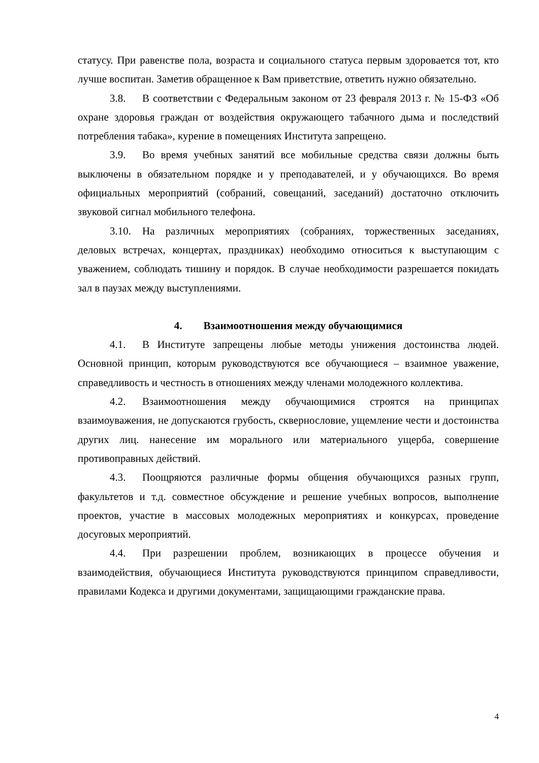статусу. При равенстве пола, возраста и социального статуса первым здоровается тот, кто лучше воспитан. Заметив обращенное к Вам приветствие, ответить нужно обязательно.
3.8. В соответствии с Федеральным законом от 23 февраля 2013 г. № 15-ФЗ «Об охране здоровья граждан от воздействия окружающего табачного дыма и последствий потребления табака», курение в помещениях Института запрещено.
3.9. Во время учебных занятий все мобильные средства связи должны быть выключены в обязательном порядке и у преподавателей, и у обучающихся. Во время официальных мероприятий (собраний, совещаний, заседаний) достаточно отключить звуковой сигнал мобильного телефона.
3.10. На различных мероприятиях (собраниях, торжественных заседаниях, деловых встречах, концертах, праздниках) необходимо относиться к выступающим с уважением, соблюдать тишину и порядок. В случае необходимости разрешается покидать зал в паузах между выступлениями.
4. Взаимоотношения между обучающимися
4.1. В Институте запрещены любые методы унижения достоинства людей. Основной принцип, которым руководствуются все обучающиеся – взаимное уважение, справедливость и честность в отношениях между членами молодежного коллектива.
4.2. Взаимоотношения между обучающимися строятся на принципах взаимоуважения, не допускаются грубость, сквернословие, ущемление чести и достоинства других лиц. нанесение им морального или материального ущерба, совершение противоправных действий.
4.3. Поощряются различные формы общения обучающихся разных групп, факультетов и т.д. совместное обсуждение и решение учебных вопросов, выполнение проектов, участие в массовых молодежных мероприятиях и конкурсах, проведение досуговых мероприятий.
4.4. При разрешении проблем, возникающих в процессе обучения и взаимодействия, обучающиеся Института руководствуются принципом справедливости, правилами Кодекса и другими документами, защищающими гражданские права.
4